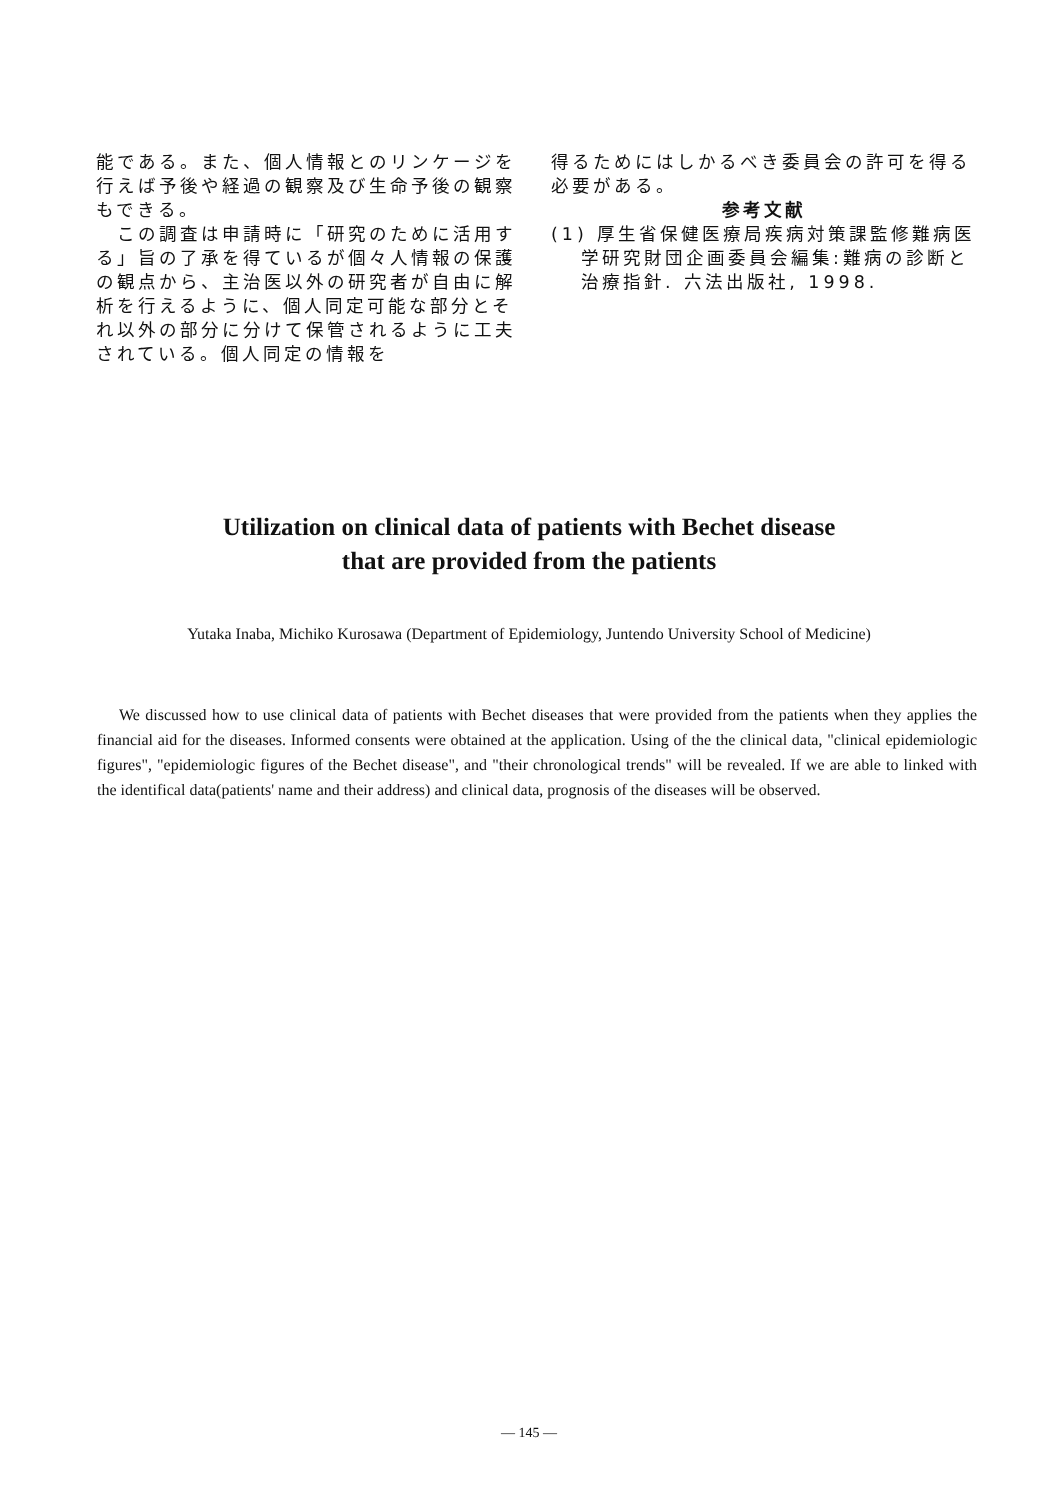能である。また、個人情報とのリンケージを行えば予後や経過の観察及び生命予後の観察もできる。
　この調査は申請時に「研究のために活用する」旨の了承を得ているが個々人情報の保護の観点から、主治医以外の研究者が自由に解析を行えるように、個人同定可能な部分とそれ以外の部分に分けて保管されるように工夫されている。個人同定の情報を
得るためにはしかるべき委員会の許可を得る必要がある。
参考文献
(1) 厚生省保健医療局疾病対策課監修難病医学研究財団企画委員会編集:難病の診断と治療指針. 六法出版社, 1998.
Utilization on clinical data of patients with Bechet disease
that are provided from the patients
Yutaka Inaba, Michiko Kurosawa (Department of Epidemiology, Juntendo University School of Medicine)
We discussed how to use clinical data of patients with Bechet diseases that were provided from the patients when they applies the financial aid for the diseases. Informed consents were obtained at the application. Using of the the clinical data, "clinical epidemiologic figures", "epidemiologic figures of the Bechet disease", and "their chronological trends" will be revealed. If we are able to linked with the identifical data(patients' name and their address) and clinical data, prognosis of the diseases will be observed.
— 145 —